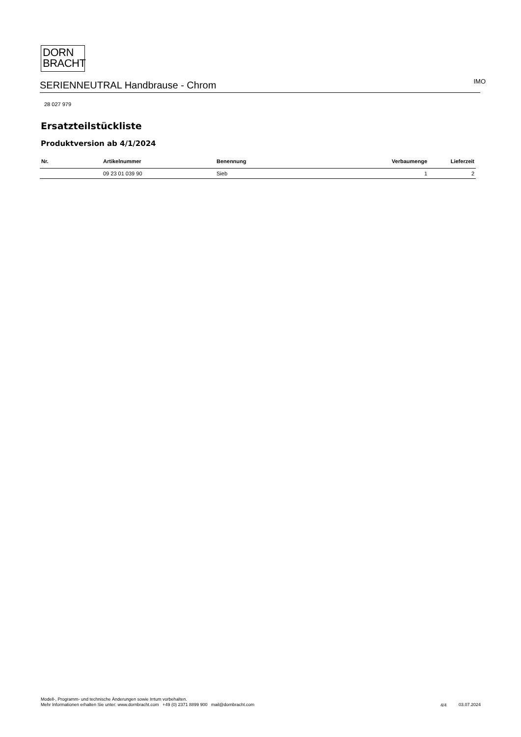DORN
BRACHT
SERIENNEUTRAL Handbrause - Chrom IMO
28 027 979
Ersatzteilstückliste
Produktversion ab 4/1/2024
| Nr. | Artikelnummer | Benennung | Verbaumenge | Lieferzeit |
| --- | --- | --- | --- | --- |
| | 09 23 01 039 90 | Sieb | 1 | 2 |
Modell-, Programm- und technische Änderungen sowie Irrtum vorbehalten.
Mehr Informationen erhalten Sie unter: www.dornbracht.com +49 (0) 2371 8899 900 mail@dornbracht.com
4/4 03.07.2024